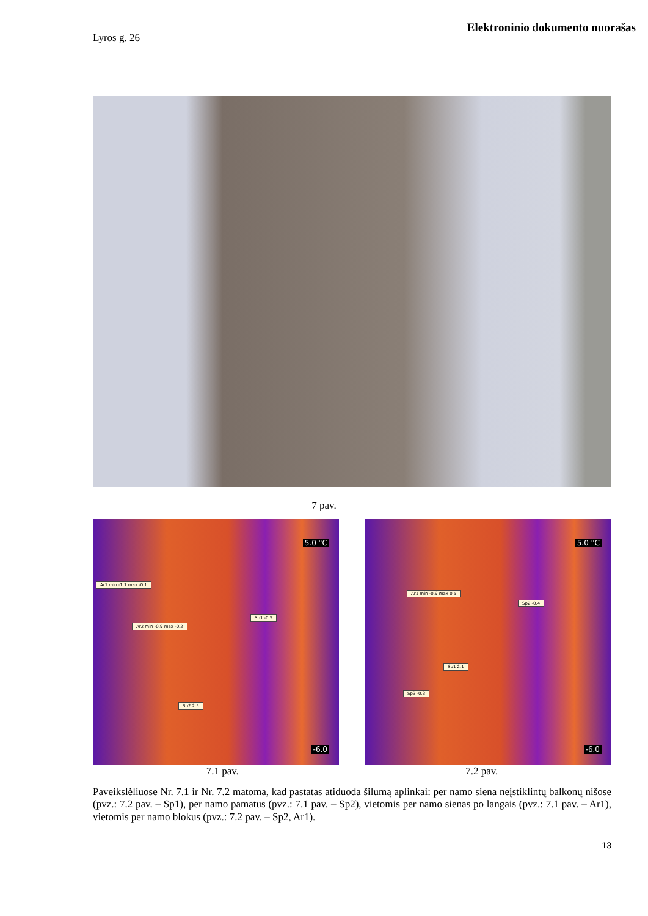Elektroninio dokumento nuorašas
Lyros g. 26
7 pav.
5.0 °C
Ar1 min -1.1 max -0.1
Sp1 -0.5
Ar2 min -0.9 max -0.2
Sp2 2.5
-6.0
5.0 °C
Ar1 min -0.9 max 0.5
Sp2 -0.4
Sp1 2.1
Sp3 -0.3
-6.0
7.1 pav. 7.2 pav.
Paveikslėliuose Nr. 7.1 ir Nr. 7.2 matoma, kad pastatas atiduoda šilumą aplinkai: per namo siena neįstiklintų balkonų nišose (pvz.: 7.2 pav. – Sp1), per namo pamatus (pvz.: 7.1 pav. – Sp2), vietomis per namo sienas po langais (pvz.: 7.1 pav. – Ar1), vietomis per namo blokus (pvz.: 7.2 pav. – Sp2, Ar1).
13